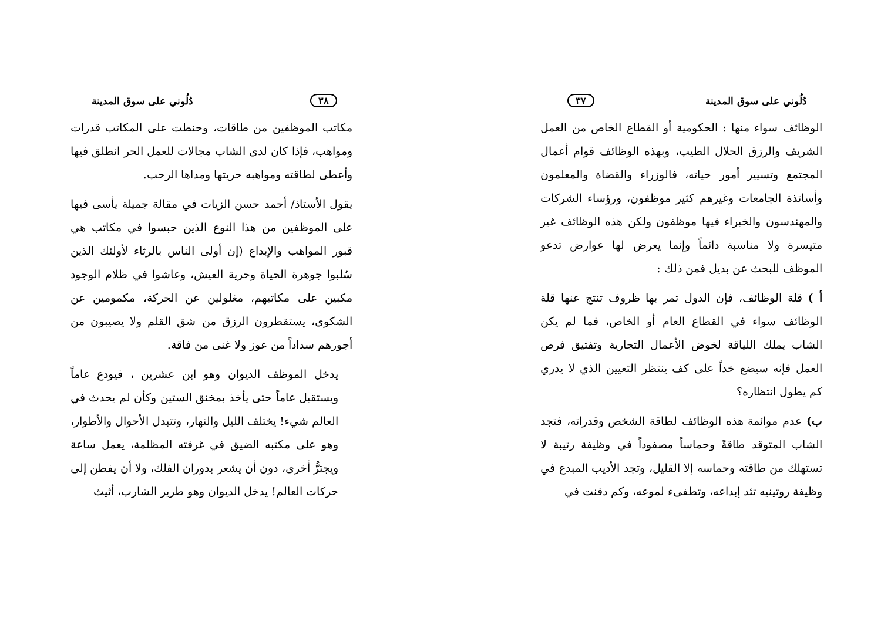دُلُوني على سوق المدينة ٣٧
الوظائف سواء منها : الحكومية أو القطاع الخاص من العمل الشريف والرزق الحلال الطيب، وبهذه الوظائف قوام أعمال المجتمع وتسيير أمور حياته، فالوزراء والقضاة والمعلمون وأساتذة الجامعات وغيرهم كثير موظفون، ورؤساء الشركات والمهندسون والخبراء فيها موظفون ولكن هذه الوظائف غير متيسرة ولا مناسبة دائماً وإنما يعرض لها عوارض تدعو الموظف للبحث عن بديل فمن ذلك :
أ ) قلة الوظائف، فإن الدول تمر بها ظروف تنتج عنها قلة الوظائف سواء في القطاع العام أو الخاص، فما لم يكن الشاب يملك اللياقة لخوض الأعمال التجارية وتفتيق فرص العمل فإنه سيضع خداً على كف ينتظر التعيين الذي لا يدري كم يطول انتظاره؟
ب) عدم موائمة هذه الوظائف لطاقة الشخص وقدراته، فتجد الشاب المتوقد طاقةً وحماساً مصفوداً في وظيفة رتيبة لا تستهلك من طاقته وحماسه إلا القليل، وتجد الأديب المبدع في وظيفة روتينيه تئد إبداعه، وتطفىء لموعه، وكم دفنت في
٣٨ دُلُوني على سوق المدينة
مكاتب الموظفين من طاقات، وحنطت على المكاتب قدرات ومواهب، فإذا كان لدى الشاب مجالات للعمل الحر انطلق فيها وأعطى لطاقته ومواهبه حريتها ومداها الرحب.
يقول الأستاذ/ أحمد حسن الزيات في مقالة جميلة يأسى فيها على الموظفين من هذا النوع الذين حبسوا في مكاتب هي قبور المواهب والإبداع (إن أولى الناس بالرثاء لأولئك الذين سُلبوا جوهرة الحياة وحرية العيش، وعاشوا في ظلام الوجود مكبين على مكاتبهم، مغلولين عن الحركة، مكمومين عن الشكوى، يستقطرون الرزق من شق القلم ولا يصيبون من أجورهم سداداً من عوز ولا غنى من فاقة.
يدخل الموظف الديوان وهو ابن عشرين ، فيودع عاماً ويستقبل عاماً حتى يأخذ بمخنق الستين وكأن لم يحدث في العالم شيء! يختلف الليل والنهار، وتتبدل الأحوال والأطوار، وهو على مكتبه الضيق في غرفته المظلمة، يعمل ساعة ويجترُّ أخرى، دون أن يشعر بدوران الفلك، ولا أن يفطن إلى حركات العالم! يدخل الديوان وهو طرير الشارب، أثيث